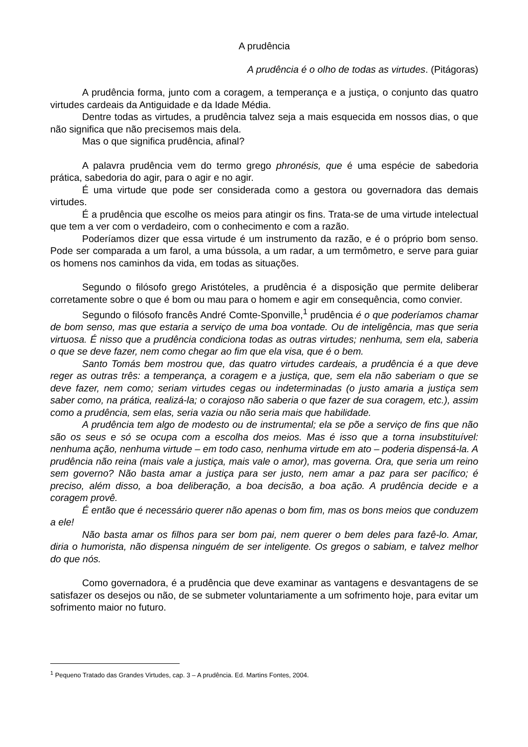A prudência
A prudência é o olho de todas as virtudes. (Pitágoras)
A prudência forma, junto com a coragem, a temperança e a justiça, o conjunto das quatro virtudes cardeais da Antiguidade e da Idade Média.
Dentre todas as virtudes, a prudência talvez seja a mais esquecida em nossos dias, o que não significa que não precisemos mais dela.
Mas o que significa prudência, afinal?
A palavra prudência vem do termo grego phronésis, que é uma espécie de sabedoria prática, sabedoria do agir, para o agir e no agir.
É uma virtude que pode ser considerada como a gestora ou governadora das demais virtudes.
É a prudência que escolhe os meios para atingir os fins. Trata-se de uma virtude intelectual que tem a ver com o verdadeiro, com o conhecimento e com a razão.
Poderíamos dizer que essa virtude é um instrumento da razão, e é o próprio bom senso. Pode ser comparada a um farol, a uma bússola, a um radar, a um termômetro, e serve para guiar os homens nos caminhos da vida, em todas as situações.
Segundo o filósofo grego Aristóteles, a prudência é a disposição que permite deliberar corretamente sobre o que é bom ou mau para o homem e agir em consequência, como convier.
Segundo o filósofo francês André Comte-Sponville,<sup>1</sup> prudência é o que poderíamos chamar de bom senso, mas que estaria a serviço de uma boa vontade. Ou de inteligência, mas que seria virtuosa. É nisso que a prudência condiciona todas as outras virtudes; nenhuma, sem ela, saberia o que se deve fazer, nem como chegar ao fim que ela visa, que é o bem.
Santo Tomás bem mostrou que, das quatro virtudes cardeais, a prudência é a que deve reger as outras três: a temperança, a coragem e a justiça, que, sem ela não saberiam o que se deve fazer, nem como; seriam virtudes cegas ou indeterminadas (o justo amaria a justiça sem saber como, na prática, realizá-la; o corajoso não saberia o que fazer de sua coragem, etc.), assim como a prudência, sem elas, seria vazia ou não seria mais que habilidade.
A prudência tem algo de modesto ou de instrumental; ela se põe a serviço de fins que não são os seus e só se ocupa com a escolha dos meios. Mas é isso que a torna insubstituível: nenhuma ação, nenhuma virtude – em todo caso, nenhuma virtude em ato – poderia dispensá-la. A prudência não reina (mais vale a justiça, mais vale o amor), mas governa. Ora, que seria um reino sem governo? Não basta amar a justiça para ser justo, nem amar a paz para ser pacífico; é preciso, além disso, a boa deliberação, a boa decisão, a boa ação. A prudência decide e a coragem provê.
É então que é necessário querer não apenas o bom fim, mas os bons meios que conduzem a ele!
Não basta amar os filhos para ser bom pai, nem querer o bem deles para fazê-lo. Amar, diria o humorista, não dispensa ninguém de ser inteligente. Os gregos o sabiam, e talvez melhor do que nós.
Como governadora, é a prudência que deve examinar as vantagens e desvantagens de se satisfazer os desejos ou não, de se submeter voluntariamente a um sofrimento hoje, para evitar um sofrimento maior no futuro.
<sup>1</sup> Pequeno Tratado das Grandes Virtudes, cap. 3 – A prudência. Ed. Martins Fontes, 2004.